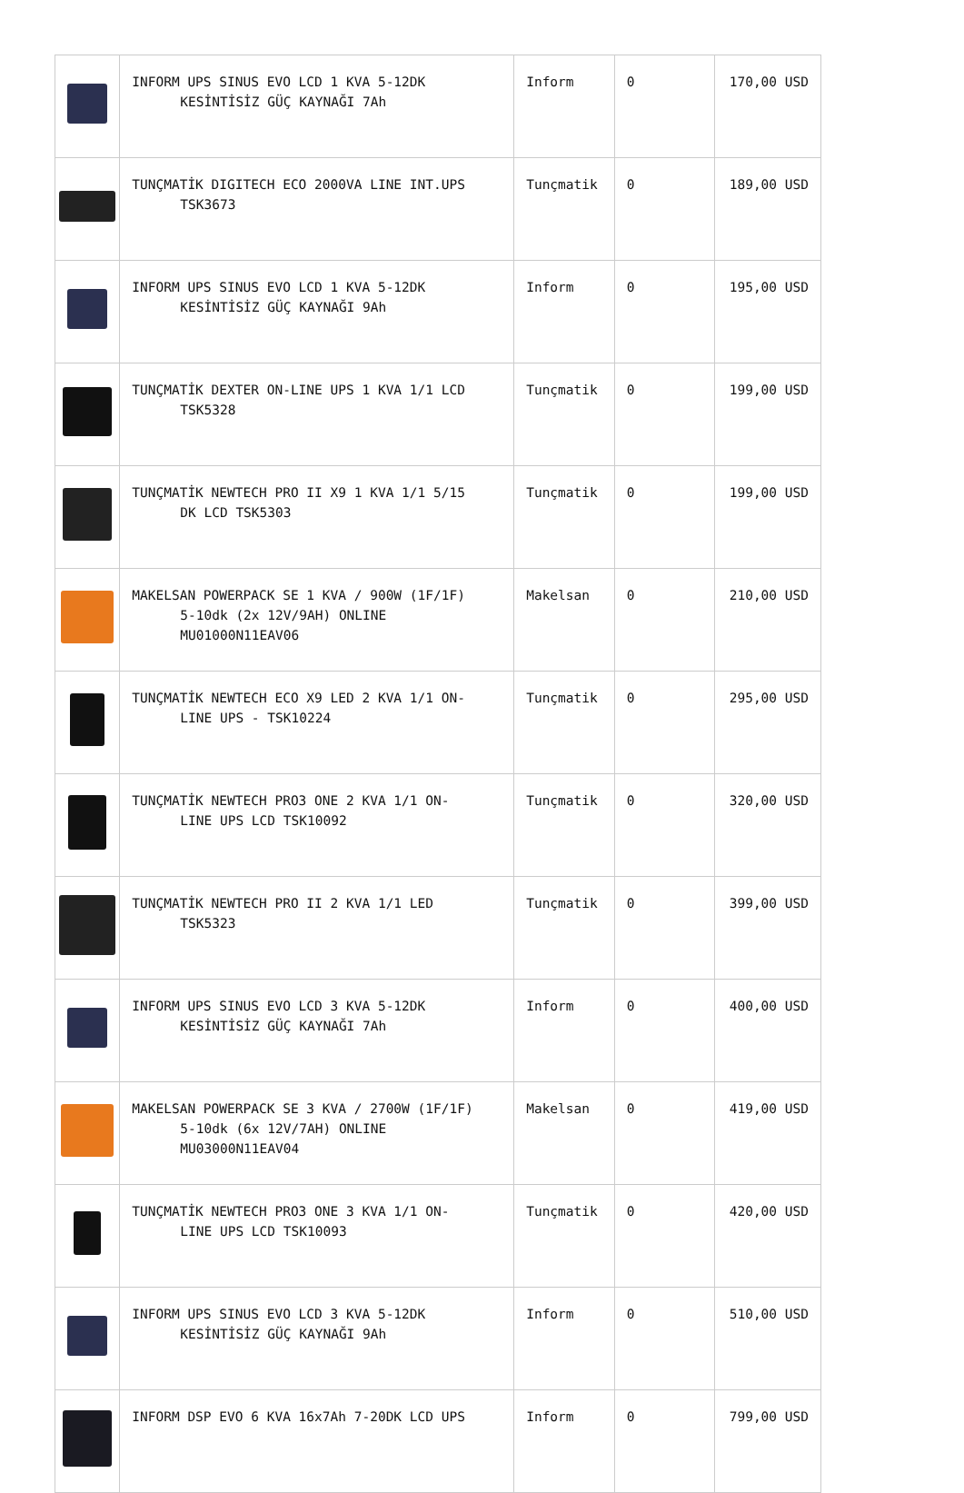| | INFORM UPS SINUS EVO LCD 1 KVA 5-12DK KESİNTİSİZ GÜÇ KAYNAĞI 7Ah | Inform | 0 | 170,00 USD |
| | TUNÇMATİK DIGITECH ECO 2000VA LINE INT.UPS TSK3673 | Tunçmatik | 0 | 189,00 USD |
| | INFORM UPS SINUS EVO LCD 1 KVA 5-12DK KESİNTİSİZ GÜÇ KAYNAĞI 9Ah | Inform | 0 | 195,00 USD |
| | TUNÇMATİK DEXTER ON-LINE UPS 1 KVA 1/1 LCD TSK5328 | Tunçmatik | 0 | 199,00 USD |
| | TUNÇMATİK NEWTECH PRO II X9 1 KVA 1/1 5/15 DK LCD TSK5303 | Tunçmatik | 0 | 199,00 USD |
| | MAKELSAN POWERPACK SE 1 KVA / 900W (1F/1F) 5-10dk (2x 12V/9AH) ONLINE MU01000N11EAV06 | Makelsan | 0 | 210,00 USD |
| | TUNÇMATİK NEWTECH ECO X9 LED 2 KVA 1/1 ON- LINE UPS - TSK10224 | Tunçmatik | 0 | 295,00 USD |
| | TUNÇMATİK NEWTECH PRO3 ONE 2 KVA 1/1 ON- LINE UPS LCD TSK10092 | Tunçmatik | 0 | 320,00 USD |
| | TUNÇMATİK NEWTECH PRO II 2 KVA 1/1 LED TSK5323 | Tunçmatik | 0 | 399,00 USD |
| | INFORM UPS SINUS EVO LCD 3 KVA 5-12DK KESİNTİSİZ GÜÇ KAYNAĞI 7Ah | Inform | 0 | 400,00 USD |
| | MAKELSAN POWERPACK SE 3 KVA / 2700W (1F/1F) 5-10dk (6x 12V/7AH) ONLINE MU03000N11EAV04 | Makelsan | 0 | 419,00 USD |
| | TUNÇMATİK NEWTECH PRO3 ONE 3 KVA 1/1 ON- LINE UPS LCD TSK10093 | Tunçmatik | 0 | 420,00 USD |
| | INFORM UPS SINUS EVO LCD 3 KVA 5-12DK KESİNTİSİZ GÜÇ KAYNAĞI 9Ah | Inform | 0 | 510,00 USD |
| | INFORM DSP EVO 6 KVA 16x7Ah 7-20DK LCD UPS | Inform | 0 | 799,00 USD |